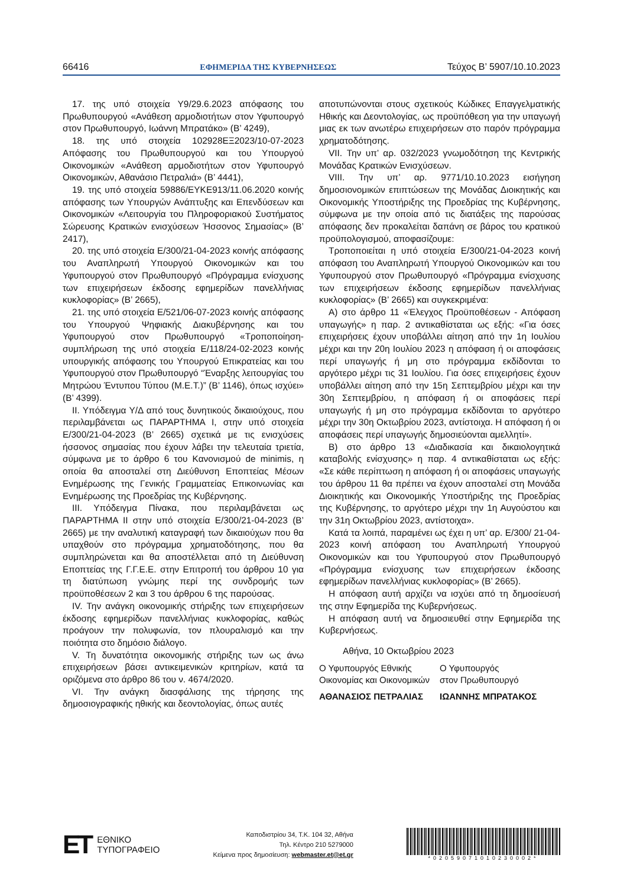66416 ΕΦΗΜΕΡΙΔΑ ΤΗΣ ΚΥΒΕΡΝΗΣΕΩΣ Τεύχος B’ 5907/10.10.2023
17. της υπό στοιχεία Υ9/29.6.2023 απόφασης του Πρωθυπουργού «Ανάθεση αρμοδιοτήτων στον Υφυπουργό στον Πρωθυπουργό, Ιωάννη Μπρατάκο» (Β’ 4249),
18. της υπό στοιχεία 102928ΕΞ2023/10-07-2023 Απόφασης του Πρωθυπουργού και του Υπουργού Οικονομικών «Ανάθεση αρμοδιοτήτων στον Υφυπουργό Οικονομικών, Αθανάσιο Πετραλιά» (Β’ 4441),
19. της υπό στοιχεία 59886/ΕΥΚΕ913/11.06.2020 κοινής απόφασης των Υπουργών Ανάπτυξης και Επενδύσεων και Οικονομικών «Λειτουργία του Πληροφοριακού Συστήματος Σώρευσης Κρατικών ενισχύσεων Ήσσονος Σημασίας» (Β’ 2417),
20. της υπό στοιχεία Ε/300/21-04-2023 κοινής απόφασης του Αναπληρωτή Υπουργού Οικονομικών και του Υφυπουργού στον Πρωθυπουργό «Πρόγραμμα ενίσχυσης των επιχειρήσεων έκδοσης εφημερίδων πανελλήνιας κυκλοφορίας» (Β’ 2665),
21. της υπό στοιχεία Ε/521/06-07-2023 κοινής απόφασης του Υπουργού Ψηφιακής Διακυβέρνησης και του Υφυπουργού στον Πρωθυπουργό «Τροποποίηση-συμπλήρωση της υπό στοιχεία Ε/118/24-02-2023 κοινής υπουργικής απόφασης του Υπουργού Επικρατείας και του Υφυπουργού στον Πρωθυπουργό “Έναρξης λειτουργίας του Μητρώου Έντυπου Τύπου (Μ.Ε.Τ.)” (Β’ 1146), όπως ισχύει» (Β’ 4399).
ΙΙ. Υπόδειγμα Υ/Δ από τους δυνητικούς δικαιούχους, που περιλαμβάνεται ως ΠΑΡΑΡΤΗΜΑ Ι, στην υπό στοιχεία Ε/300/21-04-2023 (Β’ 2665) σχετικά με τις ενισχύσεις ήσσονος σημασίας που έχουν λάβει την τελευταία τριετία, σύμφωνα με το άρθρο 6 του Κανονισμού de minimis, η οποία θα αποσταλεί στη Διεύθυνση Εποπτείας Μέσων Ενημέρωσης της Γενικής Γραμματείας Επικοινωνίας και Ενημέρωσης της Προεδρίας της Κυβέρνησης.
ΙΙΙ. Υπόδειγμα Πίνακα, που περιλαμβάνεται ως ΠΑΡΑΡΤΗΜΑ ΙΙ στην υπό στοιχεία Ε/300/21-04-2023 (Β’ 2665) με την αναλυτική καταγραφή των δικαιούχων που θα υπαχθούν στο πρόγραμμα χρηματοδότησης, που θα συμπληρώνεται και θα αποστέλλεται από τη Διεύθυνση Εποπτείας της Γ.Γ.Ε.Ε. στην Επιτροπή του άρθρου 10 για τη διατύπωση γνώμης περί της συνδρομής των προϋποθέσεων 2 και 3 του άρθρου 6 της παρούσας.
IV. Την ανάγκη οικονομικής στήριξης των επιχειρήσεων έκδοσης εφημερίδων πανελλήνιας κυκλοφορίας, καθώς προάγουν την πολυφωνία, τον πλουραλισμό και την ποιότητα στο δημόσιο διάλογο.
V. Τη δυνατότητα οικονομικής στήριξης των ως άνω επιχειρήσεων βάσει αντικειμενικών κριτηρίων, κατά τα οριζόμενα στο άρθρο 86 του ν. 4674/2020.
VI. Την ανάγκη διασφάλισης της τήρησης της δημοσιογραφικής ηθικής και δεοντολογίας, όπως αυτές
αποτυπώνονται στους σχετικούς Κώδικες Επαγγελματικής Ηθικής και Δεοντολογίας, ως προϋπόθεση για την υπαγωγή μιας εκ των ανωτέρω επιχειρήσεων στο παρόν πρόγραμμα χρηματοδότησης.
VII. Την υπ’ αρ. 032/2023 γνωμοδότηση της Κεντρικής Μονάδας Κρατικών Ενισχύσεων.
VIII. Την υπ’ αρ. 9771/10.10.2023 εισήγηση δημοσιονομικών επιπτώσεων της Μονάδας Διοικητικής και Οικονομικής Υποστήριξης της Προεδρίας της Κυβέρνησης, σύμφωνα με την οποία από τις διατάξεις της παρούσας απόφασης δεν προκαλείται δαπάνη σε βάρος του κρατικού προϋπολογισμού, αποφασίζουμε:
Τροποποιείται η υπό στοιχεία Ε/300/21-04-2023 κοινή απόφαση του Αναπληρωτή Υπουργού Οικονομικών και του Υφυπουργού στον Πρωθυπουργό «Πρόγραμμα ενίσχυσης των επιχειρήσεων έκδοσης εφημερίδων πανελλήνιας κυκλοφορίας» (Β’ 2665) και συγκεκριμένα:
Α) στο άρθρο 11 «Έλεγχος Προϋποθέσεων - Απόφαση υπαγωγής» η παρ. 2 αντικαθίσταται ως εξής: «Για όσες επιχειρήσεις έχουν υποβάλλει αίτηση από την 1η Ιουλίου μέχρι και την 20η Ιουλίου 2023 η απόφαση ή οι αποφάσεις περί υπαγωγής ή μη στο πρόγραμμα εκδίδονται το αργότερο μέχρι τις 31 Ιουλίου. Για όσες επιχειρήσεις έχουν υποβάλλει αίτηση από την 15η Σεπτεμβρίου μέχρι και την 30η Σεπτεμβρίου, η απόφαση ή οι αποφάσεις περί υπαγωγής ή μη στο πρόγραμμα εκδίδονται το αργότερο μέχρι την 30η Οκτωβρίου 2023, αντίστοιχα. Η απόφαση ή οι αποφάσεις περί υπαγωγής δημοσιεύονται αμελλητί».
Β) στο άρθρο 13 «Διαδικασία και δικαιολογητικά καταβολής ενίσχυσης» η παρ. 4 αντικαθίσταται ως εξής: «Σε κάθε περίπτωση η απόφαση ή οι αποφάσεις υπαγωγής του άρθρου 11 θα πρέπει να έχουν αποσταλεί στη Μονάδα Διοικητικής και Οικονομικής Υποστήριξης της Προεδρίας της Κυβέρνησης, το αργότερο μέχρι την 1η Αυγούστου και την 31η Οκτωβρίου 2023, αντίστοιχα».
Κατά τα λοιπά, παραμένει ως έχει η υπ’ αρ. Ε/300/ 21-04-2023 κοινή απόφαση του Αναπληρωτή Υπουργού Οικονομικών και του Υφυπουργού στον Πρωθυπουργό «Πρόγραμμα ενίσχυσης των επιχειρήσεων έκδοσης εφημερίδων πανελλήνιας κυκλοφορίας» (Β’ 2665).
Η απόφαση αυτή αρχίζει να ισχύει από τη δημοσίευσή της στην Εφημερίδα της Κυβερνήσεως.
Η απόφαση αυτή να δημοσιευθεί στην Εφημερίδα της Κυβερνήσεως.
Αθήνα, 10 Οκτωβρίου 2023
Ο Υφυπουργός Εθνικής
Οικονομίας και Οικονομικών
ΑΘΑΝΑΣΙΟΣ ΠΕΤΡΑΛΙΑΣ
Ο Υφυπουργός
στον Πρωθυπουργό
ΙΩΑΝΝΗΣ ΜΠΡΑΤΑΚΟΣ
ET
ΕΘΝΙΚΟ
ΤΥΠΟΓΡΑΦΕΙΟ
Καποδιστρίου 34, Τ.Κ. 104 32, Αθήνα
Τηλ. Κέντρο 210 5279000
Κείμενα προς δημοσίευση: webmaster.et@et.gr
*02059071010230002*